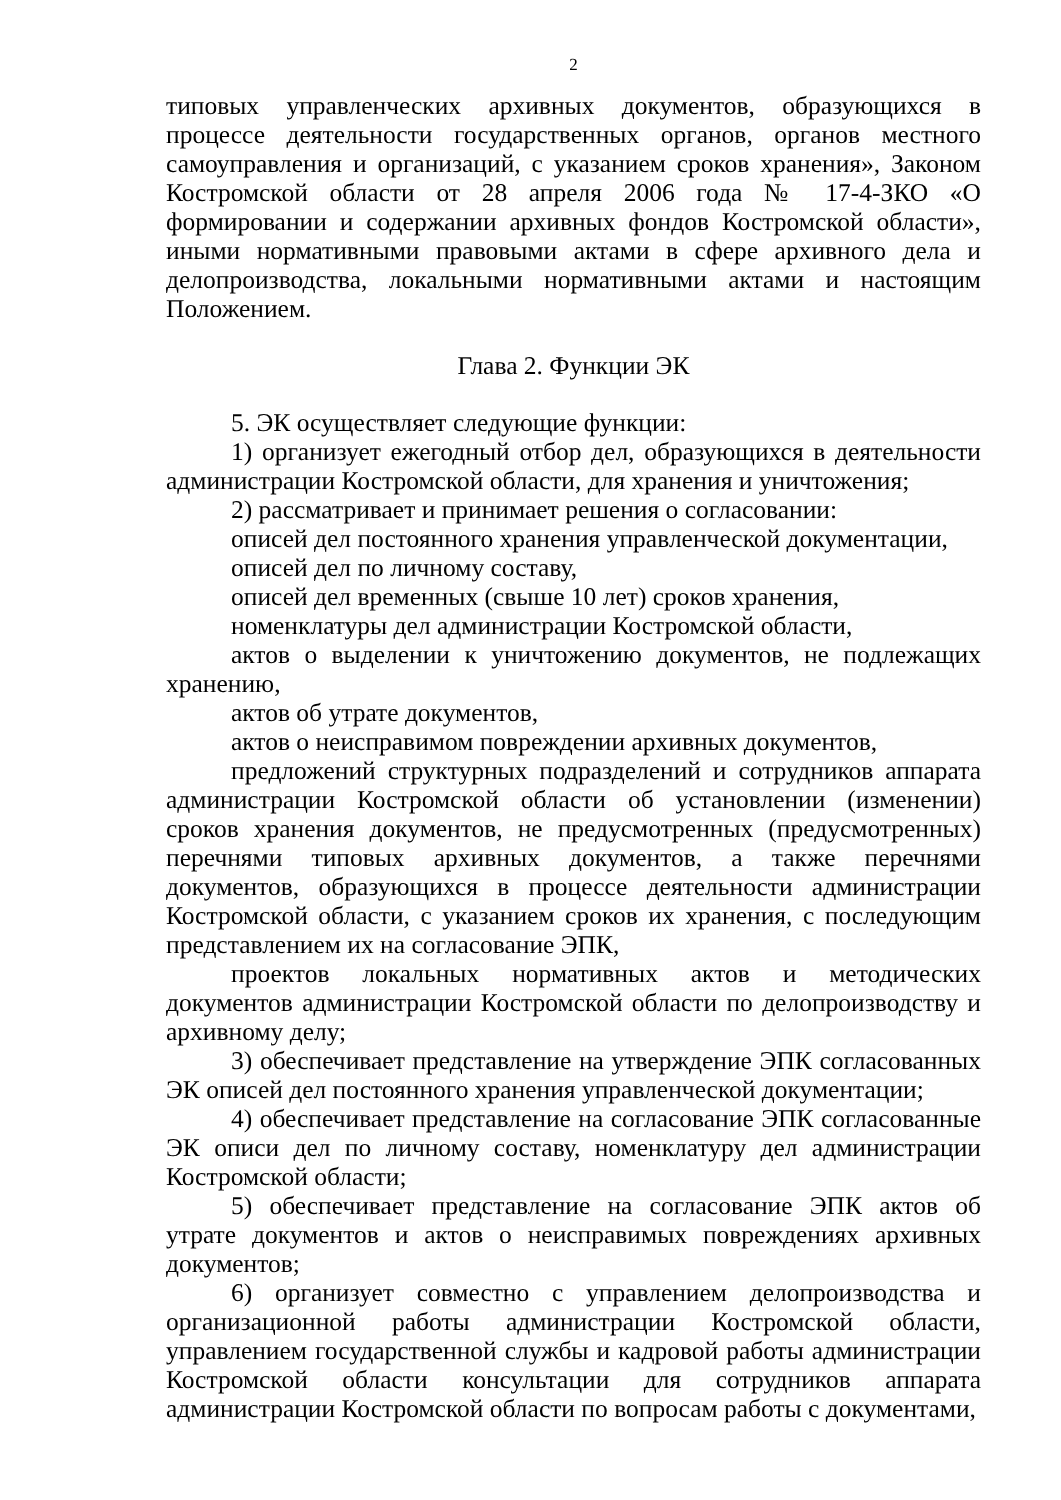2
типовых управленческих архивных документов, образующихся в процессе деятельности государственных органов, органов местного самоуправления и организаций, с указанием сроков хранения», Законом Костромской области от 28 апреля 2006 года № 17-4-ЗКО «О формировании и содержании архивных фондов Костромской области», иными нормативными правовыми актами в сфере архивного дела и делопроизводства, локальными нормативными актами и настоящим Положением.
Глава 2. Функции ЭК
5. ЭК осуществляет следующие функции:
1) организует ежегодный отбор дел, образующихся в деятельности администрации Костромской области, для хранения и уничтожения;
2) рассматривает и принимает решения о согласовании:
описей дел постоянного хранения управленческой документации,
описей дел по личному составу,
описей дел временных (свыше 10 лет) сроков хранения,
номенклатуры дел администрации Костромской области,
актов о выделении к уничтожению документов, не подлежащих хранению,
актов об утрате документов,
актов о неисправимом повреждении архивных документов,
предложений структурных подразделений и сотрудников аппарата администрации Костромской области об установлении (изменении) сроков хранения документов, не предусмотренных (предусмотренных) перечнями типовых архивных документов, а также перечнями документов, образующихся в процессе деятельности администрации Костромской области, с указанием сроков их хранения, с последующим представлением их на согласование ЭПК,
проектов локальных нормативных актов и методических документов администрации Костромской области по делопроизводству и архивному делу;
3) обеспечивает представление на утверждение ЭПК согласованных ЭК описей дел постоянного хранения управленческой документации;
4) обеспечивает представление на согласование ЭПК согласованные ЭК описи дел по личному составу, номенклатуру дел администрации Костромской области;
5) обеспечивает представление на согласование ЭПК актов об утрате документов и актов о неисправимых повреждениях архивных документов;
6) организует совместно с управлением делопроизводства и организационной работы администрации Костромской области, управлением государственной службы и кадровой работы администрации Костромской области консультации для сотрудников аппарата администрации Костромской области по вопросам работы с документами,